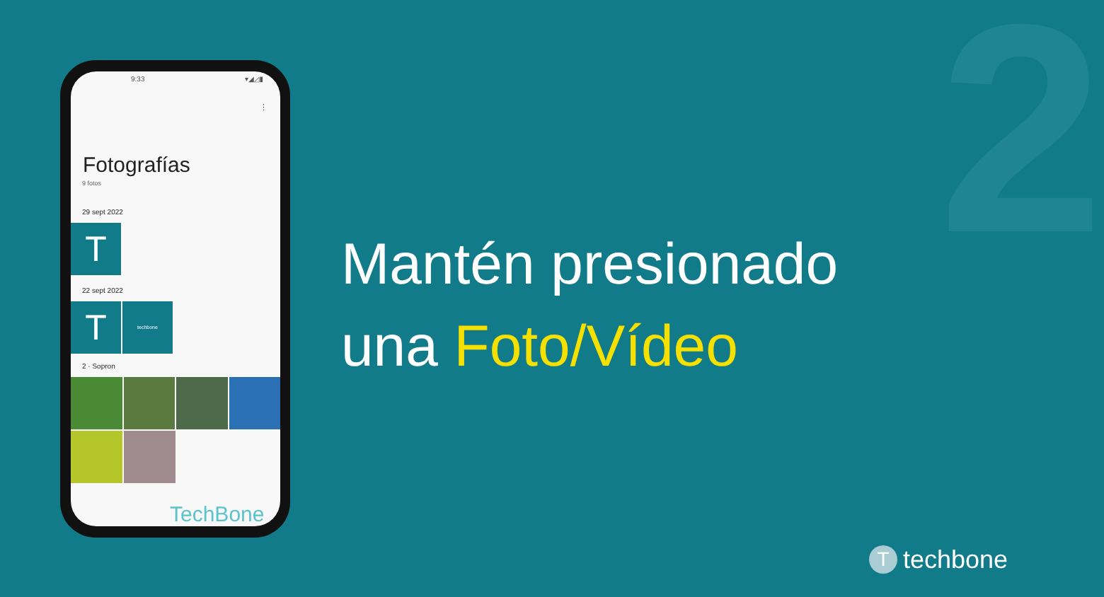2
9:33 ▾◢◿▮
⋮
Fotografías
9 fotos
29 sept 2022
T
22 sept 2022
T
techbone
2 · Sopron
TechBone
Mantén presionado
una Foto/Vídeo
T
techbone